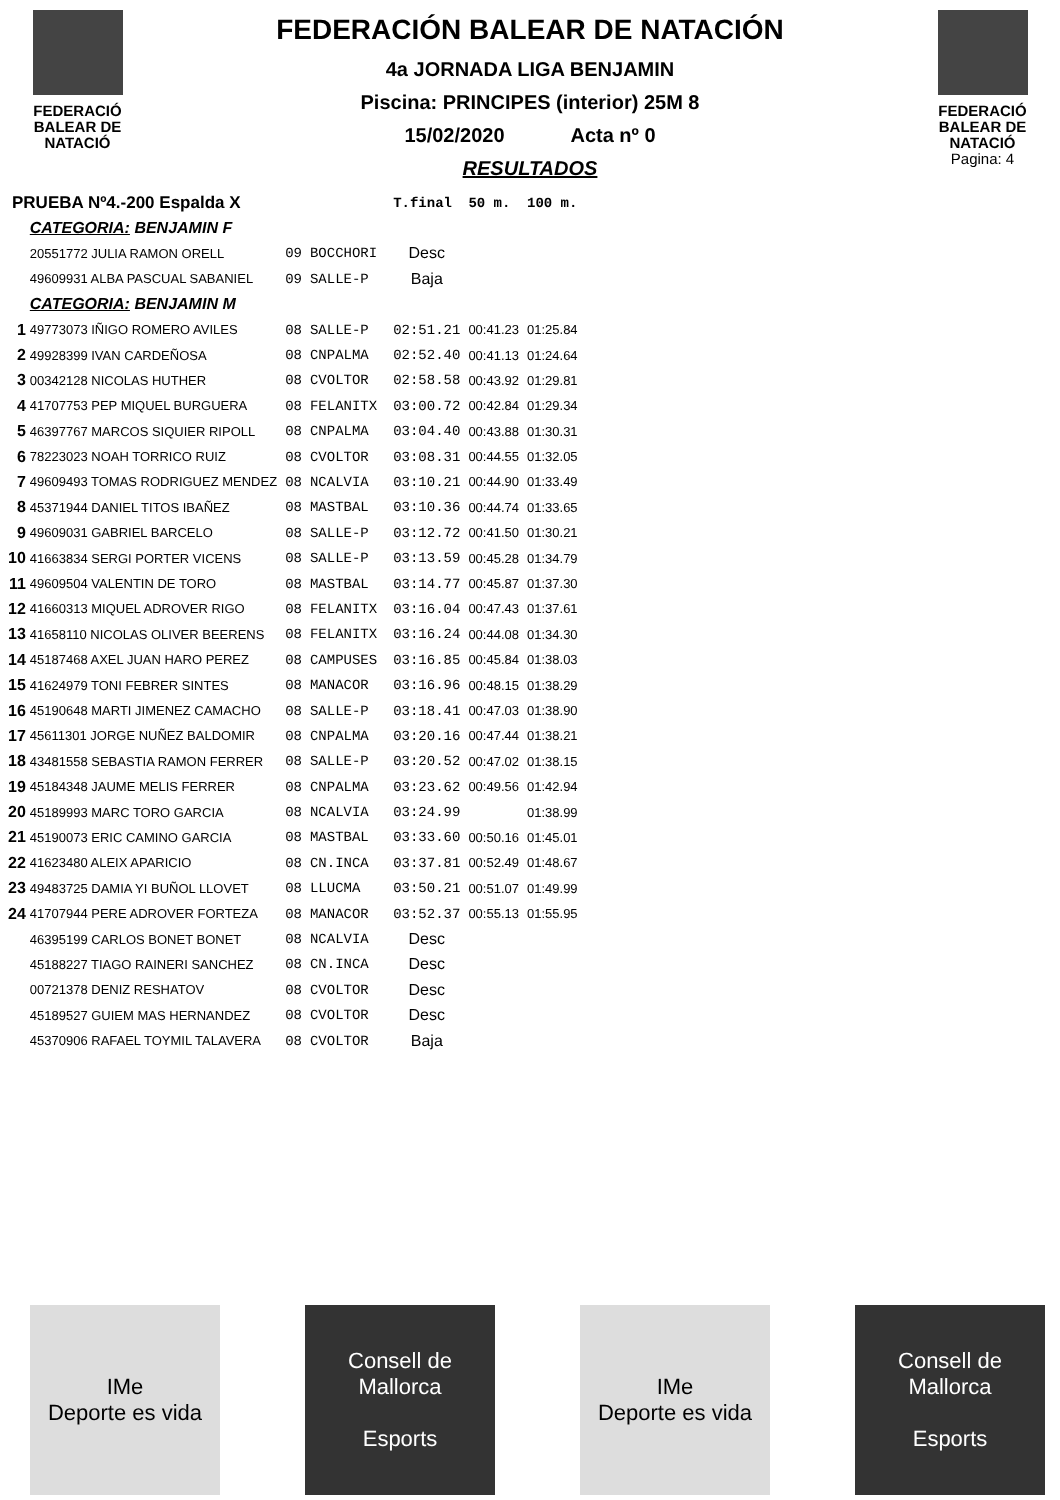FEDERACIÓ
BALEAR DE
NATACIÓ
FEDERACIÓN BALEAR DE NATACIÓN
4a JORNADA LIGA BENJAMIN
Piscina: PRINCIPES (interior) 25M 8
15/02/2020 Acta nº 0
RESULTADOS
FEDERACIÓ
BALEAR DE
NATACIÓ
Pagina: 4
| PRUEBA Nº4.-200 Espalda X | | | | | T.final | 50 m. | 100 m. |
| | CATEGORIA: BENJAMIN F | | | | | | |
| | 20551772 JULIA RAMON ORELL | 09 | BOCCHORI | | Desc | | |
| | 49609931 ALBA PASCUAL SABANIEL | 09 | SALLE-P | | Baja | | |
| | CATEGORIA: BENJAMIN M | | | | | | |
| 1 | 49773073 IÑIGO ROMERO AVILES | 08 | SALLE-P | | 02:51.21 | 00:41.23 | 01:25.84 |
| 2 | 49928399 IVAN CARDEÑOSA | 08 | CNPALMA | | 02:52.40 | 00:41.13 | 01:24.64 |
| 3 | 00342128 NICOLAS HUTHER | 08 | CVOLTOR | | 02:58.58 | 00:43.92 | 01:29.81 |
| 4 | 41707753 PEP MIQUEL BURGUERA | 08 | FELANITX | | 03:00.72 | 00:42.84 | 01:29.34 |
| 5 | 46397767 MARCOS SIQUIER RIPOLL | 08 | CNPALMA | | 03:04.40 | 00:43.88 | 01:30.31 |
| 6 | 78223023 NOAH TORRICO RUIZ | 08 | CVOLTOR | | 03:08.31 | 00:44.55 | 01:32.05 |
| 7 | 49609493 TOMAS RODRIGUEZ MENDEZ | 08 | NCALVIA | | 03:10.21 | 00:44.90 | 01:33.49 |
| 8 | 45371944 DANIEL TITOS IBAÑEZ | 08 | MASTBAL | | 03:10.36 | 00:44.74 | 01:33.65 |
| 9 | 49609031 GABRIEL BARCELO | 08 | SALLE-P | | 03:12.72 | 00:41.50 | 01:30.21 |
| 10 | 41663834 SERGI PORTER VICENS | 08 | SALLE-P | | 03:13.59 | 00:45.28 | 01:34.79 |
| 11 | 49609504 VALENTIN DE TORO | 08 | MASTBAL | | 03:14.77 | 00:45.87 | 01:37.30 |
| 12 | 41660313 MIQUEL ADROVER RIGO | 08 | FELANITX | | 03:16.04 | 00:47.43 | 01:37.61 |
| 13 | 41658110 NICOLAS OLIVER BEERENS | 08 | FELANITX | | 03:16.24 | 00:44.08 | 01:34.30 |
| 14 | 45187468 AXEL JUAN HARO PEREZ | 08 | CAMPUSES | | 03:16.85 | 00:45.84 | 01:38.03 |
| 15 | 41624979 TONI FEBRER SINTES | 08 | MANACOR | | 03:16.96 | 00:48.15 | 01:38.29 |
| 16 | 45190648 MARTI JIMENEZ CAMACHO | 08 | SALLE-P | | 03:18.41 | 00:47.03 | 01:38.90 |
| 17 | 45611301 JORGE NUÑEZ BALDOMIR | 08 | CNPALMA | | 03:20.16 | 00:47.44 | 01:38.21 |
| 18 | 43481558 SEBASTIA RAMON FERRER | 08 | SALLE-P | | 03:20.52 | 00:47.02 | 01:38.15 |
| 19 | 45184348 JAUME MELIS FERRER | 08 | CNPALMA | | 03:23.62 | 00:49.56 | 01:42.94 |
| 20 | 45189993 MARC TORO GARCIA | 08 | NCALVIA | | 03:24.99 | | 01:38.99 |
| 21 | 45190073 ERIC CAMINO GARCIA | 08 | MASTBAL | | 03:33.60 | 00:50.16 | 01:45.01 |
| 22 | 41623480 ALEIX APARICIO | 08 | CN.INCA | | 03:37.81 | 00:52.49 | 01:48.67 |
| 23 | 49483725 DAMIA YI BUÑOL LLOVET | 08 | LLUCMA | | 03:50.21 | 00:51.07 | 01:49.99 |
| 24 | 41707944 PERE ADROVER FORTEZA | 08 | MANACOR | | 03:52.37 | 00:55.13 | 01:55.95 |
| | 46395199 CARLOS BONET BONET | 08 | NCALVIA | | Desc | | |
| | 45188227 TIAGO RAINERI SANCHEZ | 08 | CN.INCA | | Desc | | |
| | 00721378 DENIZ RESHATOV | 08 | CVOLTOR | | Desc | | |
| | 45189527 GUIEM MAS HERNANDEZ | 08 | CVOLTOR | | Desc | | |
| | 45370906 RAFAEL TOYMIL TALAVERA | 08 | CVOLTOR | | Baja | | |
IMe
Deporte es vida
Consell de Mallorca
Esports
IMe
Deporte es vida
Consell de Mallorca
Esports